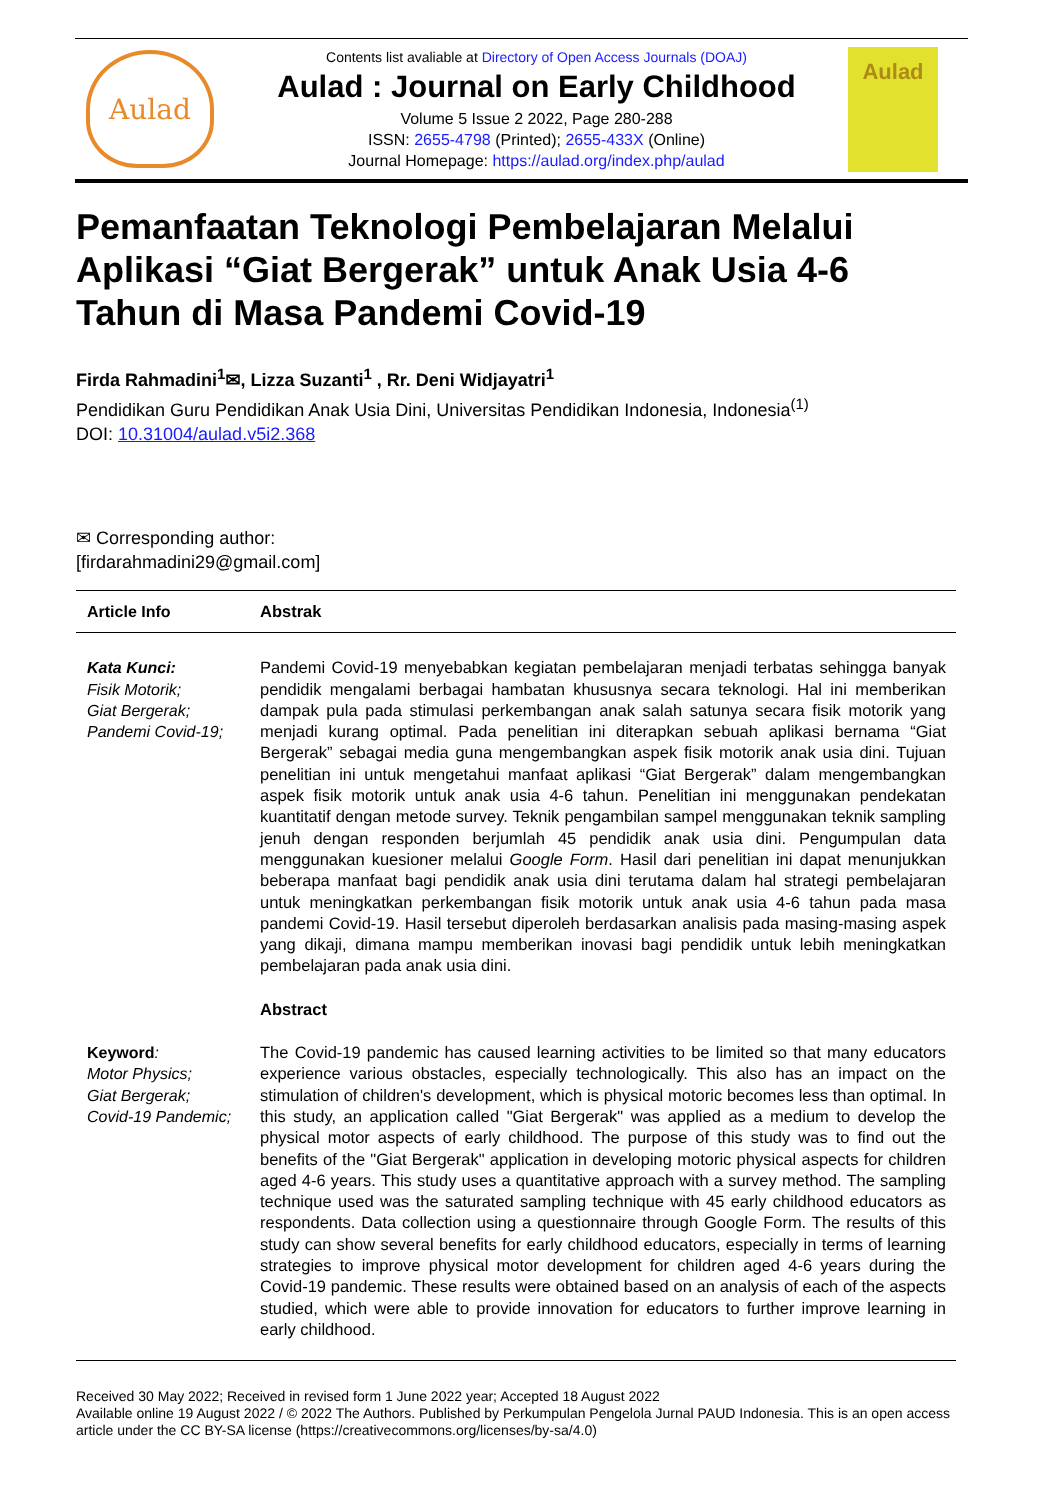Aulad
Contents list avaliable at Directory of Open Access Journals (DOAJ)
Aulad : Journal on Early Childhood
Volume 5 Issue 2 2022, Page 280-288
ISSN: 2655-4798 (Printed); 2655-433X (Online)
Journal Homepage: https://aulad.org/index.php/aulad
Aulad
Pemanfaatan Teknologi Pembelajaran Melalui Aplikasi “Giat Bergerak” untuk Anak Usia 4-6 Tahun di Masa Pandemi Covid-19
Firda Rahmadini<sup>1</sup>✉, Lizza Suzanti<sup>1</sup> , Rr. Deni Widjayatri<sup>1</sup>
Pendidikan Guru Pendidikan Anak Usia Dini, Universitas Pendidikan Indonesia, Indonesia<sup>(1)</sup>
DOI: 10.31004/aulad.v5i2.368
✉ Corresponding author:
[firdarahmadini29@gmail.com]
Article Info Abstrak
Kata Kunci:
Fisik Motorik;
Giat Bergerak;
Pandemi Covid-19;
Pandemi Covid-19 menyebabkan kegiatan pembelajaran menjadi terbatas sehingga banyak pendidik mengalami berbagai hambatan khususnya secara teknologi. Hal ini memberikan dampak pula pada stimulasi perkembangan anak salah satunya secara fisik motorik yang menjadi kurang optimal. Pada penelitian ini diterapkan sebuah aplikasi bernama “Giat Bergerak” sebagai media guna mengembangkan aspek fisik motorik anak usia dini. Tujuan penelitian ini untuk mengetahui manfaat aplikasi “Giat Bergerak” dalam mengembangkan aspek fisik motorik untuk anak usia 4-6 tahun. Penelitian ini menggunakan pendekatan kuantitatif dengan metode survey. Teknik pengambilan sampel menggunakan teknik sampling jenuh dengan responden berjumlah 45 pendidik anak usia dini. Pengumpulan data menggunakan kuesioner melalui Google Form. Hasil dari penelitian ini dapat menunjukkan beberapa manfaat bagi pendidik anak usia dini terutama dalam hal strategi pembelajaran untuk meningkatkan perkembangan fisik motorik untuk anak usia 4-6 tahun pada masa pandemi Covid-19. Hasil tersebut diperoleh berdasarkan analisis pada masing-masing aspek yang dikaji, dimana mampu memberikan inovasi bagi pendidik untuk lebih meningkatkan pembelajaran pada anak usia dini.
Abstract
Keyword:
Motor Physics;
Giat Bergerak;
Covid-19 Pandemic;
The Covid-19 pandemic has caused learning activities to be limited so that many educators experience various obstacles, especially technologically. This also has an impact on the stimulation of children's development, which is physical motoric becomes less than optimal. In this study, an application called "Giat Bergerak" was applied as a medium to develop the physical motor aspects of early childhood. The purpose of this study was to find out the benefits of the "Giat Bergerak" application in developing motoric physical aspects for children aged 4-6 years. This study uses a quantitative approach with a survey method. The sampling technique used was the saturated sampling technique with 45 early childhood educators as respondents. Data collection using a questionnaire through Google Form. The results of this study can show several benefits for early childhood educators, especially in terms of learning strategies to improve physical motor development for children aged 4-6 years during the Covid-19 pandemic. These results were obtained based on an analysis of each of the aspects studied, which were able to provide innovation for educators to further improve learning in early childhood.
Received 30 May 2022; Received in revised form 1 June 2022 year; Accepted 18 August 2022
Available online 19 August 2022 / © 2022 The Authors. Published by Perkumpulan Pengelola Jurnal PAUD Indonesia. This is an open access article under the CC BY-SA license (https://creativecommons.org/licenses/by-sa/4.0)